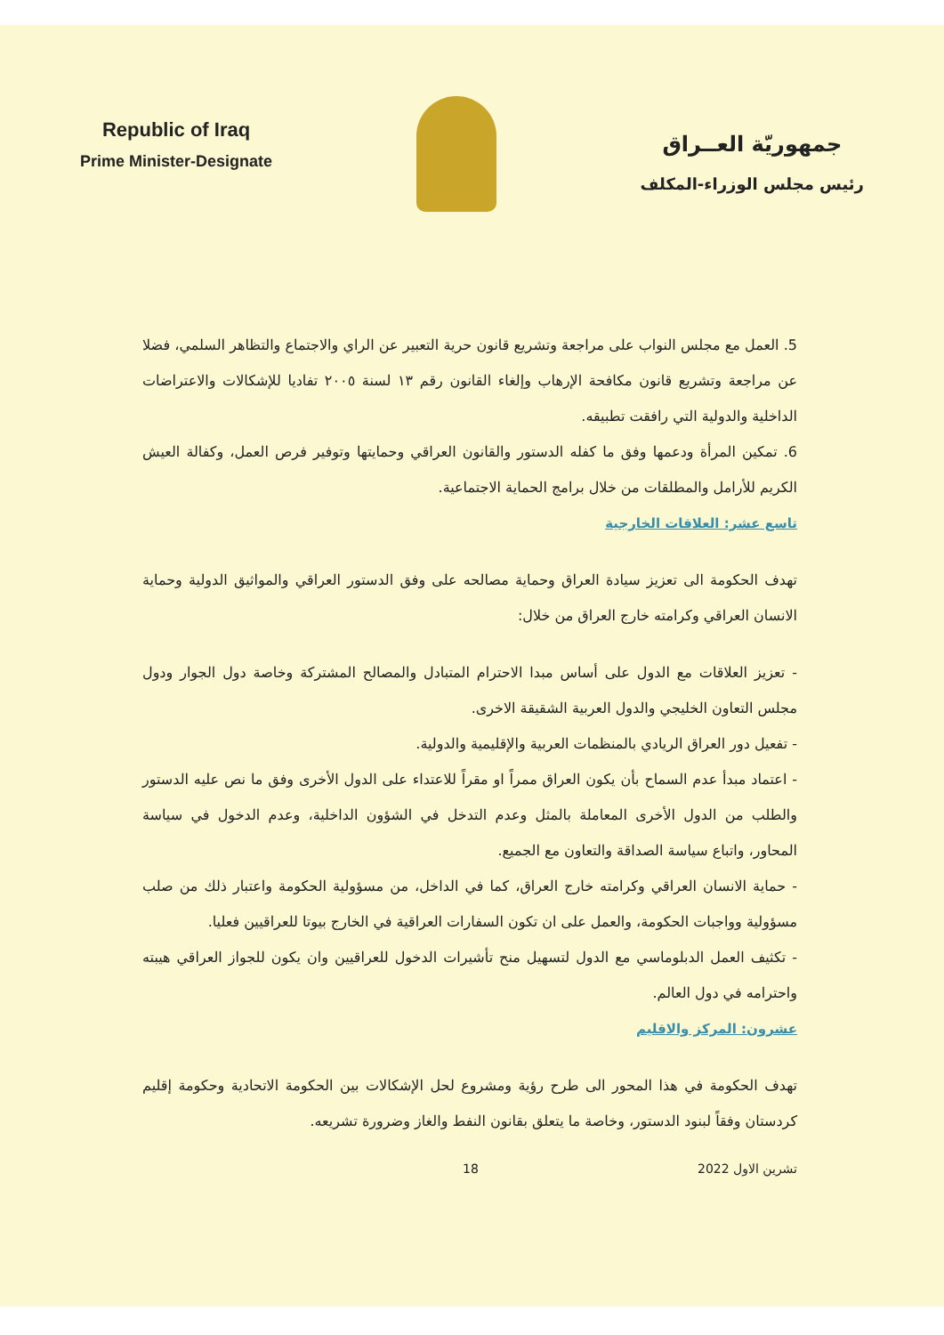Republic of Iraq
Prime Minister-Designate
جمهوريّة العــراق
رئيس مجلس الوزراء-المكلف
5. العمل مع مجلس النواب على مراجعة وتشريع قانون حرية التعبير عن الراي والاجتماع والتظاهر السلمي، فضلا عن مراجعة وتشريع قانون مكافحة الإرهاب وإلغاء القانون رقم ١٣ لسنة ٢٠٠٥ تفاديا للإشكالات والاعتراضات الداخلية والدولية التي رافقت تطبيقه.
6. تمكين المرأة ودعمها وفق ما كفله الدستور والقانون العراقي وحمايتها وتوفير فرص العمل، وكفالة العيش الكريم للأرامل والمطلقات من خلال برامج الحماية الاجتماعية.
تاسع عشر: العلاقات الخارجية
تهدف الحكومة الى تعزيز سيادة العراق وحماية مصالحه على وفق الدستور العراقي والمواثيق الدولية وحماية الانسان العراقي وكرامته خارج العراق من خلال:
- تعزيز العلاقات مع الدول على أساس مبدا الاحترام المتبادل والمصالح المشتركة وخاصة دول الجوار ودول مجلس التعاون الخليجي والدول العربية الشقيقة الاخرى.
- تفعيل دور العراق الريادي بالمنظمات العربية والإقليمية والدولية.
- اعتماد مبدأ عدم السماح بأن يكون العراق ممراً او مقراً للاعتداء على الدول الأخرى وفق ما نص عليه الدستور والطلب من الدول الأخرى المعاملة بالمثل وعدم التدخل في الشؤون الداخلية، وعدم الدخول في سياسة المحاور، واتباع سياسة الصداقة والتعاون مع الجميع.
- حماية الانسان العراقي وكرامته خارج العراق، كما في الداخل، من مسؤولية الحكومة واعتبار ذلك من صلب مسؤولية وواجبات الحكومة، والعمل على ان تكون السفارات العراقية في الخارج بيوتا للعراقيين فعليا.
- تكثيف العمل الدبلوماسي مع الدول لتسهيل منح تأشيرات الدخول للعراقيين وان يكون للجواز العراقي هيبته واحترامه في دول العالم.
عشرون: المركز والاقليم
تهدف الحكومة في هذا المحور الى طرح رؤية ومشروع لحل الإشكالات بين الحكومة الاتحادية وحكومة إقليم كردستان وفقاً لبنود الدستور، وخاصة ما يتعلق بقانون النفط والغاز وضرورة تشريعه.
تشرين الاول 2022 18